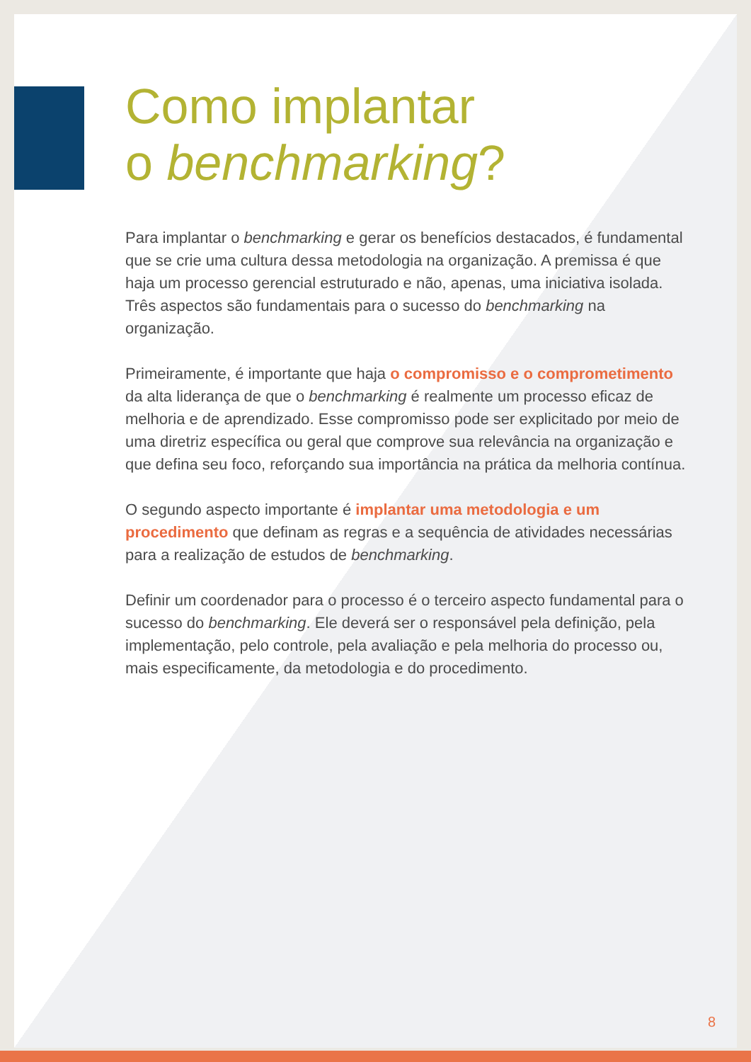Como implantar
o benchmarking?
Para implantar o benchmarking e gerar os benefícios destacados, é fundamental que se crie uma cultura dessa metodologia na organização. A premissa é que haja um processo gerencial estruturado e não, apenas, uma iniciativa isolada. Três aspectos são fundamentais para o sucesso do benchmarking na organização.
Primeiramente, é importante que haja o compromisso e o comprometimento da alta liderança de que o benchmarking é realmente um processo eficaz de melhoria e de aprendizado. Esse compromisso pode ser explicitado por meio de uma diretriz específica ou geral que comprove sua relevância na organização e que defina seu foco, reforçando sua importância na prática da melhoria contínua.
O segundo aspecto importante é implantar uma metodologia e um procedimento que definam as regras e a sequência de atividades necessárias para a realização de estudos de benchmarking.
Definir um coordenador para o processo é o terceiro aspecto fundamental para o sucesso do benchmarking. Ele deverá ser o responsável pela definição, pela implementação, pelo controle, pela avaliação e pela melhoria do processo ou, mais especificamente, da metodologia e do procedimento.
8